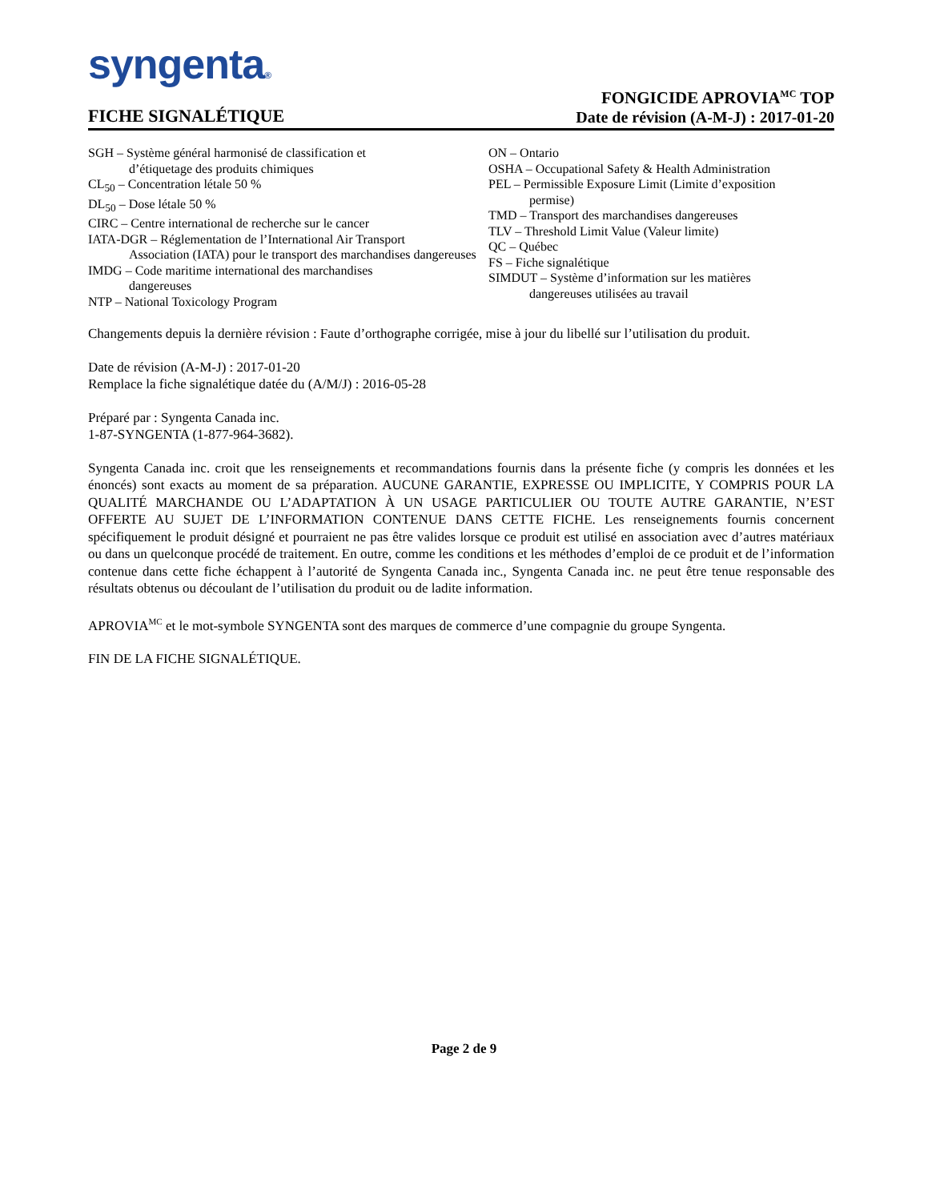syngenta®
FICHE SIGNALÉTIQUE
FONGICIDE APROVIA<sup>MC</sup> TOP
Date de révision (A-M-J) : 2017-01-20
SGH – Système général harmonisé de classification et
d’étiquetage des produits chimiques
CL<sub>50</sub> – Concentration létale 50 %
DL<sub>50</sub> – Dose létale 50 %
CIRC – Centre international de recherche sur le cancer
IATA-DGR – Réglementation de l’International Air Transport
Association (IATA) pour le transport des marchandises dangereuses
IMDG – Code maritime international des marchandises
dangereuses
NTP – National Toxicology Program
ON – Ontario
OSHA – Occupational Safety & Health Administration
PEL – Permissible Exposure Limit (Limite d’exposition
permise)
TMD – Transport des marchandises dangereuses
TLV – Threshold Limit Value (Valeur limite)
QC – Québec
FS – Fiche signalétique
SIMDUT – Système d’information sur les matières
dangereuses utilisées au travail
Changements depuis la dernière révision : Faute d’orthographe corrigée, mise à jour du libellé sur l’utilisation du produit.
Date de révision (A-M-J) : 2017-01-20
Remplace la fiche signalétique datée du (A/M/J) : 2016-05-28
Préparé par : Syngenta Canada inc.
1-87-SYNGENTA (1-877-964-3682).
Syngenta Canada inc. croit que les renseignements et recommandations fournis dans la présente fiche (y compris les données et les énoncés) sont exacts au moment de sa préparation. AUCUNE GARANTIE, EXPRESSE OU IMPLICITE, Y COMPRIS POUR LA QUALITÉ MARCHANDE OU L’ADAPTATION À UN USAGE PARTICULIER OU TOUTE AUTRE GARANTIE, N’EST OFFERTE AU SUJET DE L’INFORMATION CONTENUE DANS CETTE FICHE. Les renseignements fournis concernent spécifiquement le produit désigné et pourraient ne pas être valides lorsque ce produit est utilisé en association avec d’autres matériaux ou dans un quelconque procédé de traitement. En outre, comme les conditions et les méthodes d’emploi de ce produit et de l’information contenue dans cette fiche échappent à l’autorité de Syngenta Canada inc., Syngenta Canada inc. ne peut être tenue responsable des résultats obtenus ou découlant de l’utilisation du produit ou de ladite information.
APROVIA<sup>MC</sup> et le mot-symbole SYNGENTA sont des marques de commerce d’une compagnie du groupe Syngenta.
FIN DE LA FICHE SIGNALÉTIQUE.
Page 2 de 9